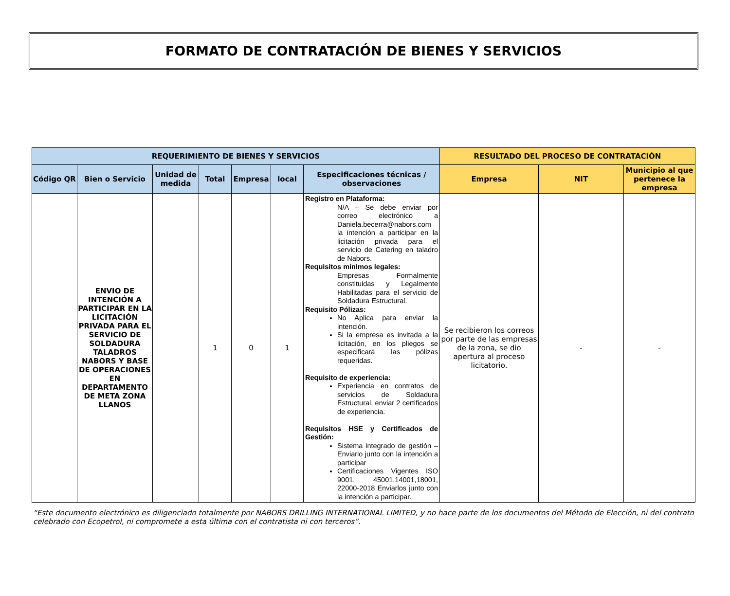FORMATO DE CONTRATACIÓN DE BIENES Y SERVICIOS
| REQUERIMIENTO DE BIENES Y SERVICIOS | | | | | | | RESULTADO DEL PROCESO DE CONTRATACIÓN | | |
| --- | --- | --- | --- | --- | --- | --- | --- | --- | --- |
| Código QR | Bien o Servicio | Unidad de medida | Total | Empresa | local | Especificaciones técnicas / observaciones | Empresa | NIT | Municipio al que pertenece la empresa |
| | ENVIO DE INTENCIÓN A PARTICIPAR EN LA LICITACIÓN PRIVADA PARA EL SERVICIO DE SOLDADURA TALADROS NABORS Y BASE DE OPERACIONES EN DEPARTAMENTO DE META ZONA LLANOS | | 1 | 0 | 1 | Registro en Plataforma: N/A – Se debe enviar por correo electrónico a Daniela.becerra@nabors.com la intención a participar en la licitación privada para el servicio de Catering en taladro de Nabors. Requisitos mínimos legales: Empresas Formalmente constituidas y Legalmente Habilitadas para el servicio de Soldadura Estructural. Requisito Pólizas: No Aplica para enviar la intención. Si la empresa es invitada a la licitación, en los pliegos se especificará las pólizas requeridas. Requisito de experiencia: Experiencia en contratos de servicios de Soldadura Estructural, enviar 2 certificados de experiencia. Requisitos HSE y Certificados de Gestión: Sistema integrado de gestión – Enviarlo junto con la intención a participar Certificaciones Vigentes ISO 9001, 45001,14001,18001, 22000-2018 Enviarlos junto con la intención a participar. | Se recibieron los correos por parte de las empresas de la zona, se dio apertura al proceso licitatorio. | - | - |
“Este documento electrónico es diligenciado totalmente por NABORS DRILLING INTERNATIONAL LIMITED, y no hace parte de los documentos del Método de Elección, ni del contrato celebrado con Ecopetrol, ni compromete a esta última con el contratista ni con terceros”.